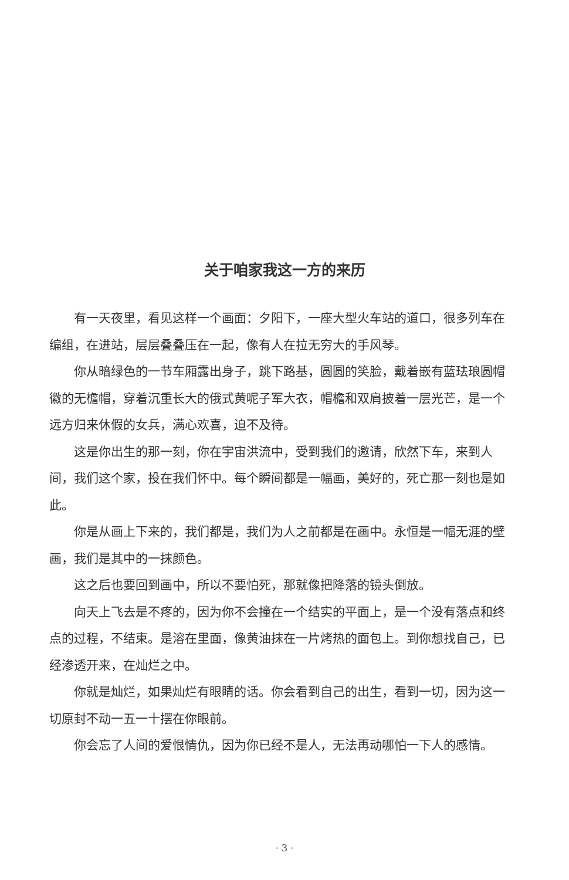关于咱家我这一方的来历
有一天夜里，看见这样一个画面：夕阳下，一座大型火车站的道口，很多列车在编组，在进站，层层叠叠压在一起，像有人在拉无穷大的手风琴。
你从暗绿色的一节车厢露出身子，跳下路基，圆圆的笑脸，戴着嵌有蓝珐琅圆帽徽的无檐帽，穿着沉重长大的俄式黄呢子军大衣，帽檐和双肩披着一层光芒，是一个远方归来休假的女兵，满心欢喜，迫不及待。
这是你出生的那一刻，你在宇宙洪流中，受到我们的邀请，欣然下车，来到人间，我们这个家，投在我们怀中。每个瞬间都是一幅画，美好的，死亡那一刻也是如此。
你是从画上下来的，我们都是，我们为人之前都是在画中。永恒是一幅无涯的壁画，我们是其中的一抹颜色。
这之后也要回到画中，所以不要怕死，那就像把降落的镜头倒放。
向天上飞去是不疼的，因为你不会撞在一个结实的平面上，是一个没有落点和终点的过程，不结束。是溶在里面，像黄油抹在一片烤热的面包上。到你想找自己，已经渗透开来，在灿烂之中。
你就是灿烂，如果灿烂有眼睛的话。你会看到自己的出生，看到一切，因为这一切原封不动一五一十摆在你眼前。
你会忘了人间的爱恨情仇，因为你已经不是人，无法再动哪怕一下人的感情。
· 3 ·